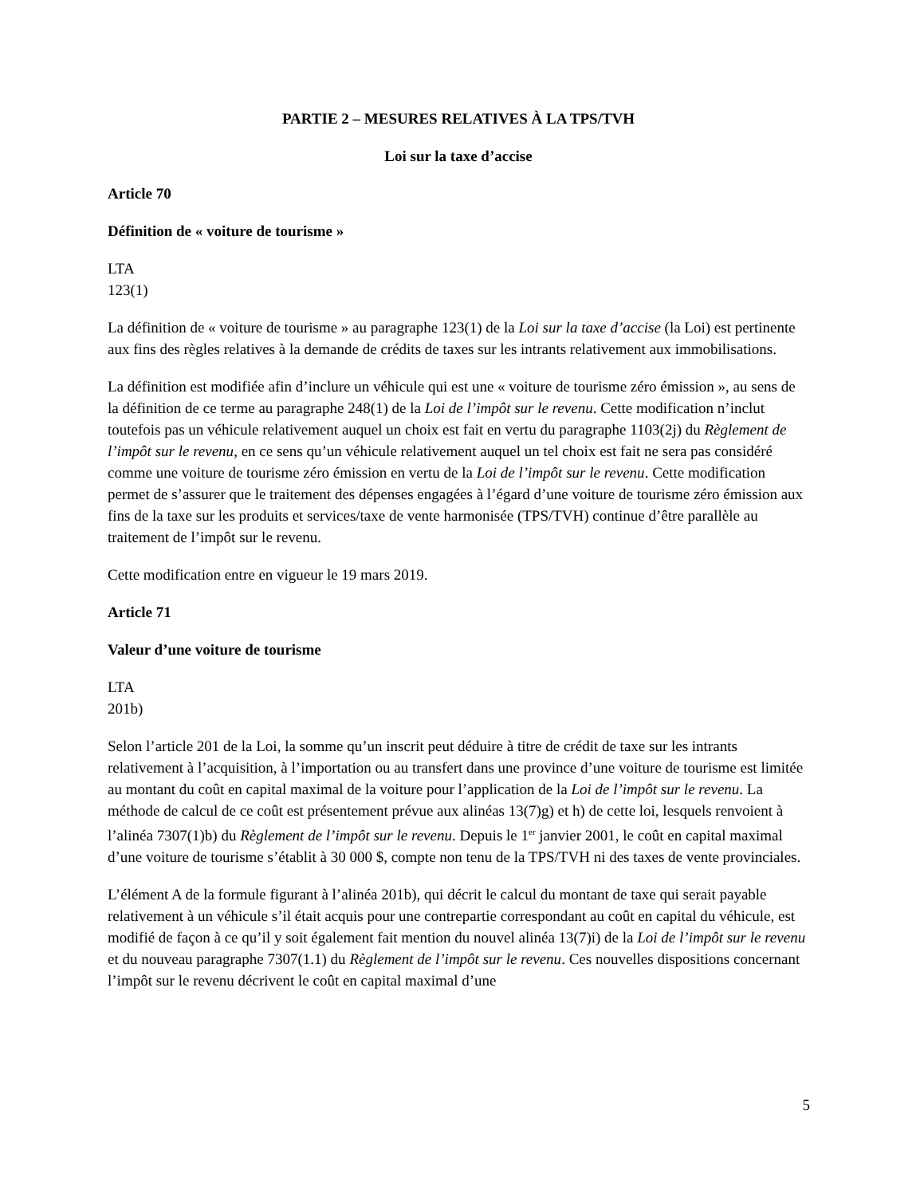PARTIE 2 – MESURES RELATIVES À LA TPS/TVH
Loi sur la taxe d’accise
Article 70
Définition de « voiture de tourisme »
LTA
123(1)
La définition de « voiture de tourisme » au paragraphe 123(1) de la Loi sur la taxe d’accise (la Loi) est pertinente aux fins des règles relatives à la demande de crédits de taxes sur les intrants relativement aux immobilisations.
La définition est modifiée afin d’inclure un véhicule qui est une « voiture de tourisme zéro émission », au sens de la définition de ce terme au paragraphe 248(1) de la Loi de l’impôt sur le revenu. Cette modification n’inclut toutefois pas un véhicule relativement auquel un choix est fait en vertu du paragraphe 1103(2j) du Règlement de l’impôt sur le revenu, en ce sens qu’un véhicule relativement auquel un tel choix est fait ne sera pas considéré comme une voiture de tourisme zéro émission en vertu de la Loi de l’impôt sur le revenu. Cette modification permet de s’assurer que le traitement des dépenses engagées à l’égard d’une voiture de tourisme zéro émission aux fins de la taxe sur les produits et services/taxe de vente harmonisée (TPS/TVH) continue d’être parallèle au traitement de l’impôt sur le revenu.
Cette modification entre en vigueur le 19 mars 2019.
Article 71
Valeur d’une voiture de tourisme
LTA
201b)
Selon l’article 201 de la Loi, la somme qu’un inscrit peut déduire à titre de crédit de taxe sur les intrants relativement à l’acquisition, à l’importation ou au transfert dans une province d’une voiture de tourisme est limitée au montant du coût en capital maximal de la voiture pour l’application de la Loi de l’impôt sur le revenu. La méthode de calcul de ce coût est présentement prévue aux alinéas 13(7)g) et h) de cette loi, lesquels renvoient à l’alinéa 7307(1)b) du Règlement de l’impôt sur le revenu. Depuis le 1<sup>er</sup> janvier 2001, le coût en capital maximal d’une voiture de tourisme s’établit à 30 000 $, compte non tenu de la TPS/TVH ni des taxes de vente provinciales.
L’élément A de la formule figurant à l’alinéa 201b), qui décrit le calcul du montant de taxe qui serait payable relativement à un véhicule s’il était acquis pour une contrepartie correspondant au coût en capital du véhicule, est modifié de façon à ce qu’il y soit également fait mention du nouvel alinéa 13(7)i) de la Loi de l’impôt sur le revenu et du nouveau paragraphe 7307(1.1) du Règlement de l’impôt sur le revenu. Ces nouvelles dispositions concernant l’impôt sur le revenu décrivent le coût en capital maximal d’une
5